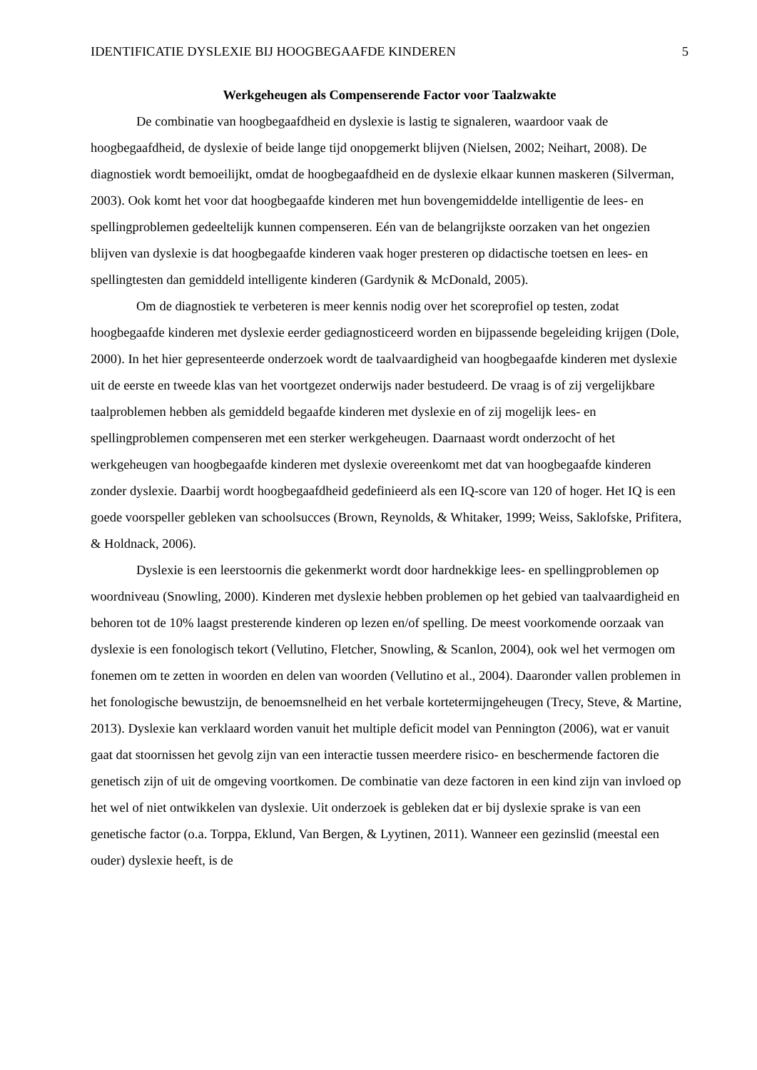IDENTIFICATIE DYSLEXIE BIJ HOOGBEGAAFDE KINDEREN 5
Werkgeheugen als Compenserende Factor voor Taalzwakte
De combinatie van hoogbegaafdheid en dyslexie is lastig te signaleren, waardoor vaak de hoogbegaafdheid, de dyslexie of beide lange tijd onopgemerkt blijven (Nielsen, 2002; Neihart, 2008). De diagnostiek wordt bemoeilijkt, omdat de hoogbegaafdheid en de dyslexie elkaar kunnen maskeren (Silverman, 2003). Ook komt het voor dat hoogbegaafde kinderen met hun bovengemiddelde intelligentie de lees- en spellingproblemen gedeeltelijk kunnen compenseren. Eén van de belangrijkste oorzaken van het ongezien blijven van dyslexie is dat hoogbegaafde kinderen vaak hoger presteren op didactische toetsen en lees- en spellingtesten dan gemiddeld intelligente kinderen (Gardynik & McDonald, 2005).
Om de diagnostiek te verbeteren is meer kennis nodig over het scoreprofiel op testen, zodat hoogbegaafde kinderen met dyslexie eerder gediagnosticeerd worden en bijpassende begeleiding krijgen (Dole, 2000). In het hier gepresenteerde onderzoek wordt de taalvaardigheid van hoogbegaafde kinderen met dyslexie uit de eerste en tweede klas van het voortgezet onderwijs nader bestudeerd. De vraag is of zij vergelijkbare taalproblemen hebben als gemiddeld begaafde kinderen met dyslexie en of zij mogelijk lees- en spellingproblemen compenseren met een sterker werkgeheugen. Daarnaast wordt onderzocht of het werkgeheugen van hoogbegaafde kinderen met dyslexie overeenkomt met dat van hoogbegaafde kinderen zonder dyslexie. Daarbij wordt hoogbegaafdheid gedefinieerd als een IQ-score van 120 of hoger. Het IQ is een goede voorspeller gebleken van schoolsucces (Brown, Reynolds, & Whitaker, 1999; Weiss, Saklofske, Prifitera, & Holdnack, 2006).
Dyslexie is een leerstoornis die gekenmerkt wordt door hardnekkige lees- en spellingproblemen op woordniveau (Snowling, 2000). Kinderen met dyslexie hebben problemen op het gebied van taalvaardigheid en behoren tot de 10% laagst presterende kinderen op lezen en/of spelling. De meest voorkomende oorzaak van dyslexie is een fonologisch tekort (Vellutino, Fletcher, Snowling, & Scanlon, 2004), ook wel het vermogen om fonemen om te zetten in woorden en delen van woorden (Vellutino et al., 2004). Daaronder vallen problemen in het fonologische bewustzijn, de benoemsnelheid en het verbale kortetermijngeheugen (Trecy, Steve, & Martine, 2013). Dyslexie kan verklaard worden vanuit het multiple deficit model van Pennington (2006), wat er vanuit gaat dat stoornissen het gevolg zijn van een interactie tussen meerdere risico- en beschermende factoren die genetisch zijn of uit de omgeving voortkomen. De combinatie van deze factoren in een kind zijn van invloed op het wel of niet ontwikkelen van dyslexie. Uit onderzoek is gebleken dat er bij dyslexie sprake is van een genetische factor (o.a. Torppa, Eklund, Van Bergen, & Lyytinen, 2011). Wanneer een gezinslid (meestal een ouder) dyslexie heeft, is de